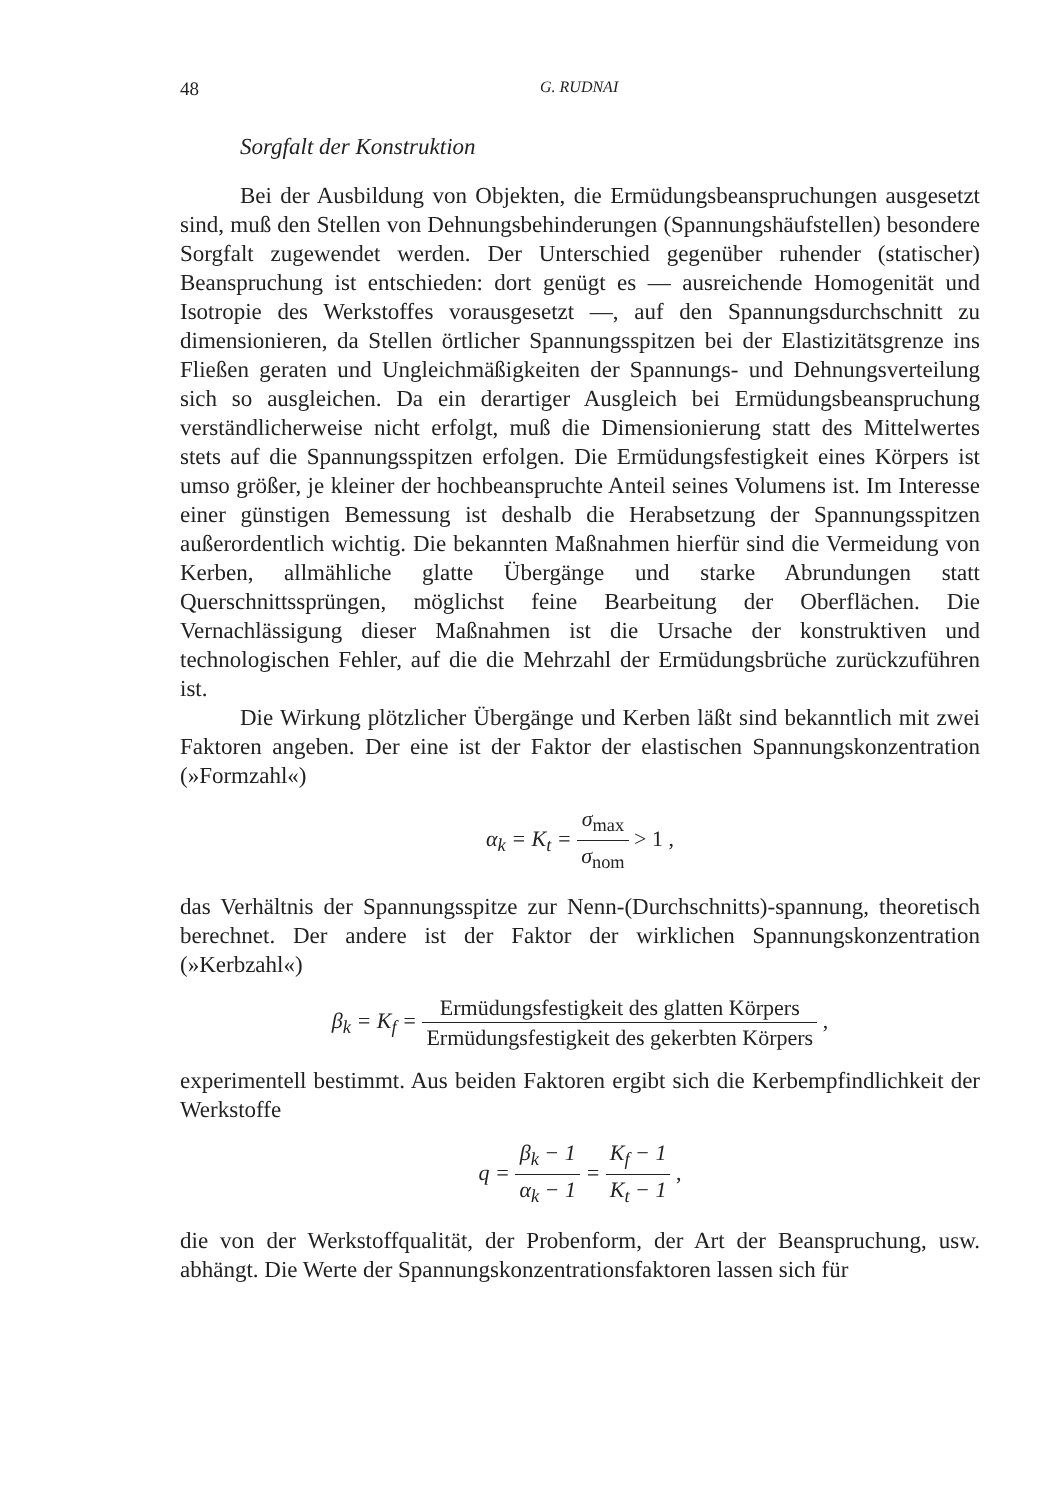48 G. RUDNAI
Sorgfalt der Konstruktion
Bei der Ausbildung von Objekten, die Ermüdungsbeanspruchungen ausgesetzt sind, muß den Stellen von Dehnungsbehinderungen (Spannungshäufstellen) besondere Sorgfalt zugewendet werden. Der Unterschied gegenüber ruhender (statischer) Beanspruchung ist entschieden: dort genügt es — ausreichende Homogenität und Isotropie des Werkstoffes vorausgesetzt —, auf den Spannungsdurchschnitt zu dimensionieren, da Stellen örtlicher Spannungsspitzen bei der Elastizitätsgrenze ins Fließen geraten und Ungleichmäßigkeiten der Spannungs- und Dehnungsverteilung sich so ausgleichen. Da ein derartiger Ausgleich bei Ermüdungsbeanspruchung verständlicherweise nicht erfolgt, muß die Dimensionierung statt des Mittelwertes stets auf die Spannungsspitzen erfolgen. Die Ermüdungsfestigkeit eines Körpers ist umso größer, je kleiner der hochbeanspruchte Anteil seines Volumens ist. Im Interesse einer günstigen Bemessung ist deshalb die Herabsetzung der Spannungsspitzen außerordentlich wichtig. Die bekannten Maßnahmen hierfür sind die Vermeidung von Kerben, allmähliche glatte Übergänge und starke Abrundungen statt Querschnittssprüngen, möglichst feine Bearbeitung der Oberflächen. Die Vernachlässigung dieser Maßnahmen ist die Ursache der konstruktiven und technologischen Fehler, auf die die Mehrzahl der Ermüdungsbrüche zurückzuführen ist.
Die Wirkung plötzlicher Übergänge und Kerben läßt sind bekanntlich mit zwei Faktoren angeben. Der eine ist der Faktor der elastischen Spannungskonzentration (»Formzahl«)
α<sub>k</sub> = K<sub>t</sub> = σ<sub>max</sub> σ<sub>nom</sub> > 1 ,
das Verhältnis der Spannungsspitze zur Nenn-(Durchschnitts)-spannung, theoretisch berechnet. Der andere ist der Faktor der wirklichen Spannungskonzentration (»Kerbzahl«)
β<sub>k</sub> = K<sub>f</sub> = Ermüdungsfestigkeit des glatten Körpers Ermüdungsfestigkeit des gekerbten Körpers ,
experimentell bestimmt. Aus beiden Faktoren ergibt sich die Kerbempfindlichkeit der Werkstoffe
q = β<sub>k</sub> − 1 α<sub>k</sub> − 1 = K<sub>f</sub> − 1 K<sub>t</sub> − 1 ,
die von der Werkstoffqualität, der Probenform, der Art der Beanspruchung, usw. abhängt. Die Werte der Spannungskonzentrationsfaktoren lassen sich für